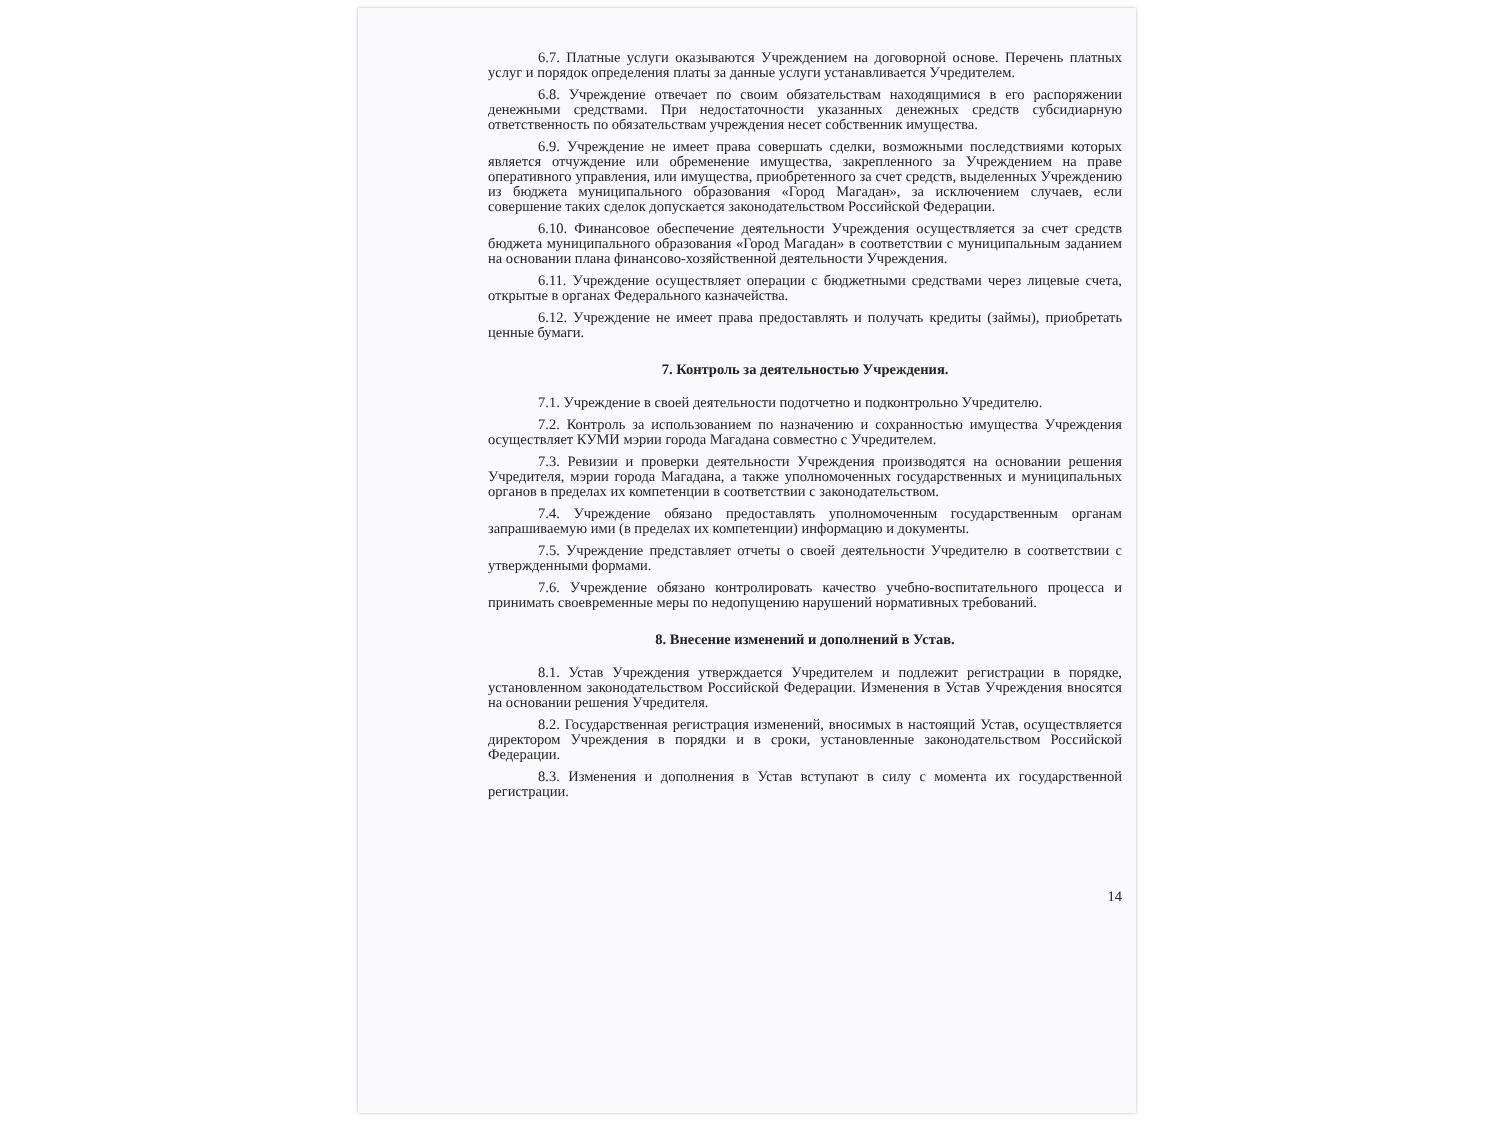6.7. Платные услуги оказываются Учреждением на договорной основе. Перечень платных услуг и порядок определения платы за данные услуги устанавливается Учредителем.
6.8. Учреждение отвечает по своим обязательствам находящимися в его распоряжении денежными средствами. При недостаточности указанных денежных средств субсидиарную ответственность по обязательствам учреждения несет собственник имущества.
6.9. Учреждение не имеет права совершать сделки, возможными последствиями которых является отчуждение или обременение имущества, закрепленного за Учреждением на праве оперативного управления, или имущества, приобретенного за счет средств, выделенных Учреждению из бюджета муниципального образования «Город Магадан», за исключением случаев, если совершение таких сделок допускается законодательством Российской Федерации.
6.10. Финансовое обеспечение деятельности Учреждения осуществляется за счет средств бюджета муниципального образования «Город Магадан» в соответствии с муниципальным заданием на основании плана финансово-хозяйственной деятельности Учреждения.
6.11. Учреждение осуществляет операции с бюджетными средствами через лицевые счета, открытые в органах Федерального казначейства.
6.12. Учреждение не имеет права предоставлять и получать кредиты (займы), приобретать ценные бумаги.
7. Контроль за деятельностью Учреждения.
7.1. Учреждение в своей деятельности подотчетно и подконтрольно Учредителю.
7.2. Контроль за использованием по назначению и сохранностью имущества Учреждения осуществляет КУМИ мэрии города Магадана совместно с Учредителем.
7.3. Ревизии и проверки деятельности Учреждения производятся на основании решения Учредителя, мэрии города Магадана, а также уполномоченных государственных и муниципальных органов в пределах их компетенции в соответствии с законодательством.
7.4. Учреждение обязано предоставлять уполномоченным государственным органам запрашиваемую ими (в пределах их компетенции) информацию и документы.
7.5. Учреждение представляет отчеты о своей деятельности Учредителю в соответствии с утвержденными формами.
7.6. Учреждение обязано контролировать качество учебно-воспитательного процесса и принимать своевременные меры по недопущению нарушений нормативных требований.
8. Внесение изменений и дополнений в Устав.
8.1. Устав Учреждения утверждается Учредителем и подлежит регистрации в порядке, установленном законодательством Российской Федерации. Изменения в Устав Учреждения вносятся на основании решения Учредителя.
8.2. Государственная регистрация изменений, вносимых в настоящий Устав, осуществляется директором Учреждения в порядки и в сроки, установленные законодательством Российской Федерации.
8.3. Изменения и дополнения в Устав вступают в силу с момента их государственной регистрации.
14